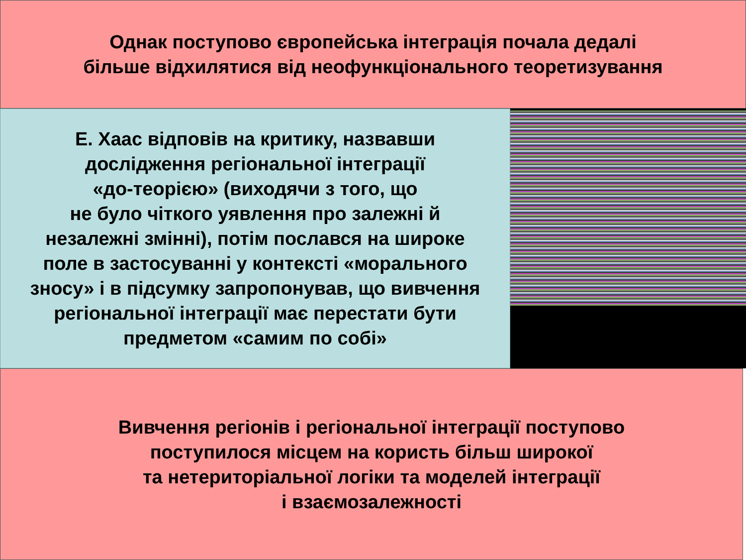Однак поступово європейська інтеграція почала дедалі
більше відхилятися від неофункціонального теоретизування
Е. Хаас відповів на критику, назвавши
дослідження регіональної інтеграції
«до-теорією» (виходячи з того, що
не було чіткого уявлення про залежні й
незалежні змінні), потім послався на широке
поле в застосуванні у контексті «морального
зносу» і в підсумку запропонував, що вивчення
регіональної інтеграції має перестати бути
предметом «самим по собі»
Вивчення регіонів і регіональної інтеграції поступово
поступилося місцем на користь більш широкої
та нетериторіальної логіки та моделей інтеграції
і взаємозалежності